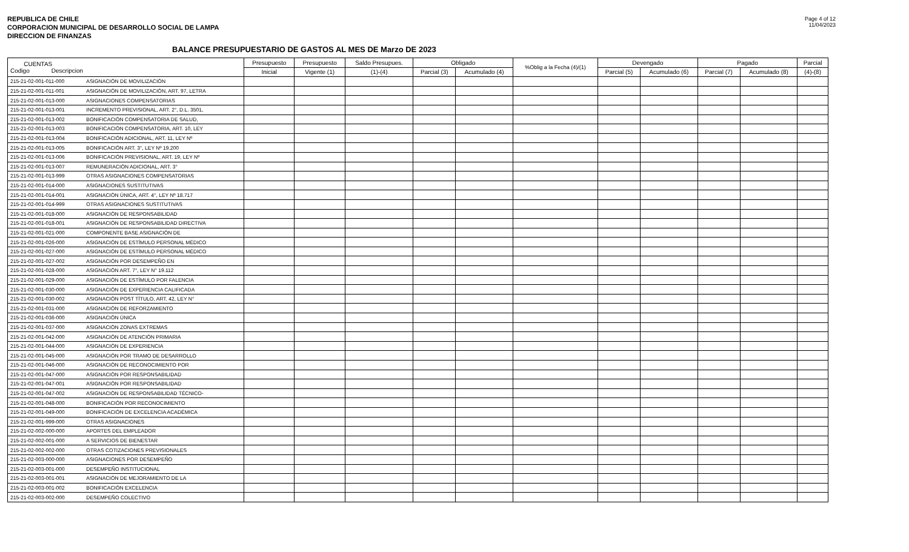REPUBLICA DE CHILE
CORPORACION MUNICIPAL DE DESARROLLO SOCIAL DE LAMPA
DIRECCION DE FINANZAS
Page 4 of 12
11/04/2023
BALANCE PRESUPUESTARIO DE GASTOS AL MES DE Marzo DE 2023
| CUENTAS Codigo Descripcion | | Presupuesto | Presupuesto | Saldo Presupues. | Obligado | | %Oblig a la Fecha (4)/(1) | Devengado | | Pagado | | Parcial |
| --- | --- | --- | --- | --- | --- | --- | --- | --- | --- | --- | --- | --- |
| | | Inicial | Vigente (1) | (1)-(4) | Parcial (3) | Acumulado (4) | | Parcial (5) | Acumulado (6) | Parcial (7) | Acumulado (8) | (4)-(8) |
| 215-21-02-001-011-000 | ASIGNACIÓN DE MOVILIZACIÓN | | | | | | | | | | | |
| 215-21-02-001-011-001 | ASIGNACIÓN DE MOVILIZACIÓN, ART. 97, LETRA | | | | | | | | | | | |
| 215-21-02-001-013-000 | ASIGNACIONES COMPENSATORIAS | | | | | | | | | | | |
| 215-21-02-001-013-001 | INCREMENTO PREVISIONAL, ART. 2°, D.L. 3501, | | | | | | | | | | | |
| 215-21-02-001-013-002 | BONIFICACIÓN COMPENSATORIA DE SALUD, | | | | | | | | | | | |
| 215-21-02-001-013-003 | BONIFICACIÓN COMPENSATORIA, ART. 10, LEY | | | | | | | | | | | |
| 215-21-02-001-013-004 | BONIFICACIÓN ADICIONAL, ART. 11, LEY Nº | | | | | | | | | | | |
| 215-21-02-001-013-005 | BONIFICACIÓN ART. 3°, LEY Nº 19.200 | | | | | | | | | | | |
| 215-21-02-001-013-006 | BONIFICACIÓN PREVISIONAL, ART. 19, LEY Nº | | | | | | | | | | | |
| 215-21-02-001-013-007 | REMUNERACIÓN ADICIONAL, ART. 3° | | | | | | | | | | | |
| 215-21-02-001-013-999 | OTRAS ASIGNACIONES COMPENSATORIAS | | | | | | | | | | | |
| 215-21-02-001-014-000 | ASIGNACIONES SUSTITUTIVAS | | | | | | | | | | | |
| 215-21-02-001-014-001 | ASIGNACIÓN ÚNICA, ART. 4°, LEY Nº 18.717 | | | | | | | | | | | |
| 215-21-02-001-014-999 | OTRAS ASIGNACIONES SUSTITUTIVAS | | | | | | | | | | | |
| 215-21-02-001-018-000 | ASIGNACIÓN DE RESPONSABILIDAD | | | | | | | | | | | |
| 215-21-02-001-018-001 | ASIGNACIÓN DE RESPONSABILIDAD DIRECTIVA | | | | | | | | | | | |
| 215-21-02-001-021-000 | COMPONENTE BASE ASIGNACIÓN DE | | | | | | | | | | | |
| 215-21-02-001-026-000 | ASIGNACIÓN DE ESTÍMULO PERSONAL MÉDICO | | | | | | | | | | | |
| 215-21-02-001-027-000 | ASIGNACIÓN DE ESTÍMULO PERSONAL MÉDICO | | | | | | | | | | | |
| 215-21-02-001-027-002 | ASIGNACIÓN POR DESEMPEÑO EN | | | | | | | | | | | |
| 215-21-02-001-028-000 | ASIGNACIÓN ART. 7°, LEY N° 19.112 | | | | | | | | | | | |
| 215-21-02-001-029-000 | ASIGNACIÓN DE ESTÍMULO POR FALENCIA | | | | | | | | | | | |
| 215-21-02-001-030-000 | ASIGNACIÓN DE EXPERIENCIA CALIFICADA | | | | | | | | | | | |
| 215-21-02-001-030-002 | ASIGNACIÓN POST TÍTULO, ART. 42, LEY N° | | | | | | | | | | | |
| 215-21-02-001-031-000 | ASIGNACIÓN DE REFORZAMIENTO | | | | | | | | | | | |
| 215-21-02-001-036-000 | ASIGNACIÓN ÚNICA | | | | | | | | | | | |
| 215-21-02-001-037-000 | ASIGNACIÓN ZONAS EXTREMAS | | | | | | | | | | | |
| 215-21-02-001-042-000 | ASIGNACIÓN DE ATENCIÓN PRIMARIA | | | | | | | | | | | |
| 215-21-02-001-044-000 | ASIGNACIÓN DE EXPERIENCIA | | | | | | | | | | | |
| 215-21-02-001-045-000 | ASIGNACIÓN POR TRAMO DE DESARROLLO | | | | | | | | | | | |
| 215-21-02-001-046-000 | ASIGNACIÓN DE RECONOCIMIENTO POR | | | | | | | | | | | |
| 215-21-02-001-047-000 | ASIGNACIÓN POR RESPONSABILIDAD | | | | | | | | | | | |
| 215-21-02-001-047-001 | ASIGNACIÓN POR RESPONSABILIDAD | | | | | | | | | | | |
| 215-21-02-001-047-002 | ASIGNACIÓN DE RESPONSABILIDAD TÉCNICO- | | | | | | | | | | | |
| 215-21-02-001-048-000 | BONIFICACIÓN POR RECONOCIMIENTO | | | | | | | | | | | |
| 215-21-02-001-049-000 | BONIFICACIÓN DE EXCELENCIA ACADÉMICA | | | | | | | | | | | |
| 215-21-02-001-999-000 | OTRAS ASIGNACIONES | | | | | | | | | | | |
| 215-21-02-002-000-000 | APORTES DEL EMPLEADOR | | | | | | | | | | | |
| 215-21-02-002-001-000 | A SERVICIOS DE BIENESTAR | | | | | | | | | | | |
| 215-21-02-002-002-000 | OTRAS COTIZACIONES PREVISIONALES | | | | | | | | | | | |
| 215-21-02-003-000-000 | ASIGNACIONES POR DESEMPEÑO | | | | | | | | | | | |
| 215-21-02-003-001-000 | DESEMPEÑO INSTITUCIONAL | | | | | | | | | | | |
| 215-21-02-003-001-001 | ASIGNACIÓN DE MEJORAMIENTO DE LA | | | | | | | | | | | |
| 215-21-02-003-001-002 | BONIFICACIÓN EXCELENCIA | | | | | | | | | | | |
| 215-21-02-003-002-000 | DESEMPEÑO COLECTIVO | | | | | | | | | | | |